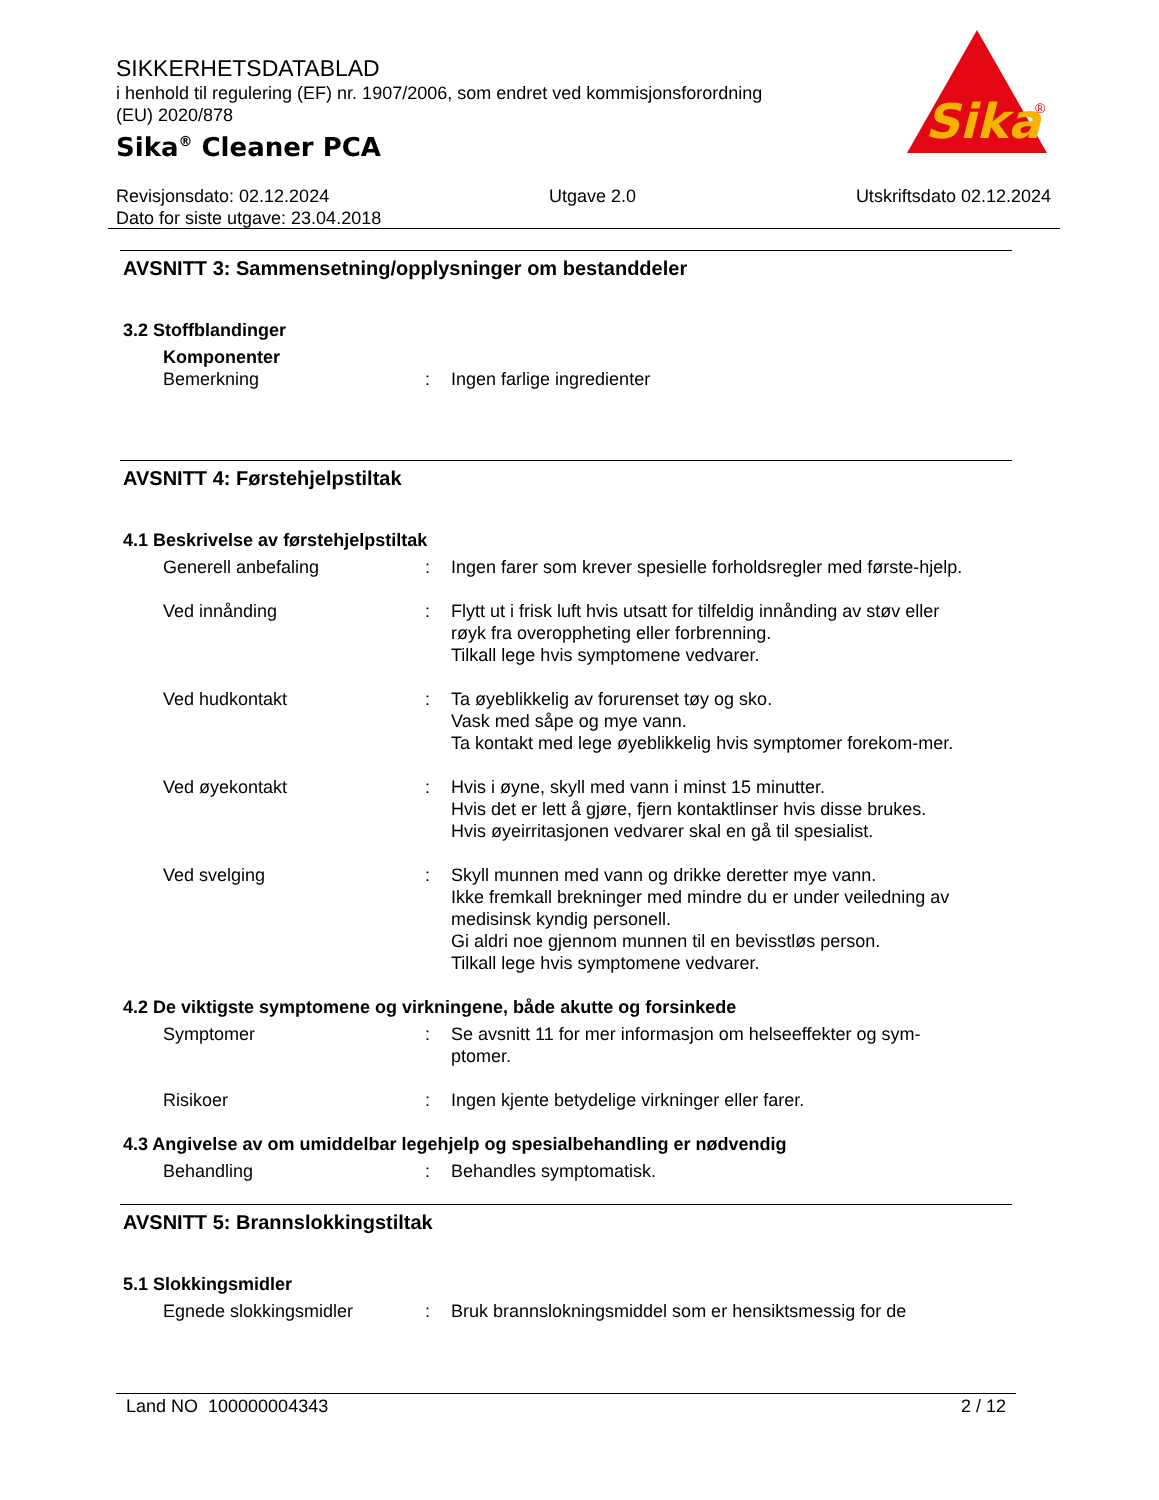SIKKERHETSDATABLAD
i henhold til regulering (EF) nr. 1907/2006, som endret ved kommisjonsforordning (EU) 2020/878
Sika<sup>®</sup> Cleaner PCA
Sika
®
Revisjonsdato: 02.12.2024 Utgave 2.0 Utskriftsdato 02.12.2024
Dato for siste utgave: 23.04.2018
AVSNITT 3: Sammensetning/opplysninger om bestanddeler
3.2 Stoffblandinger
Komponenter
Bemerkning
:
Ingen farlige ingredienter
AVSNITT 4: Førstehjelpstiltak
4.1 Beskrivelse av førstehjelpstiltak
Generell anbefaling
:
Ingen farer som krever spesielle forholdsregler med første-hjelp.
Ved innånding
:
Flytt ut i frisk luft hvis utsatt for tilfeldig innånding av støv eller røyk fra overoppheting eller forbrenning.
Tilkall lege hvis symptomene vedvarer.
Ved hudkontakt
:
Ta øyeblikkelig av forurenset tøy og sko.
Vask med såpe og mye vann.
Ta kontakt med lege øyeblikkelig hvis symptomer forekom-mer.
Ved øyekontakt
:
Hvis i øyne, skyll med vann i minst 15 minutter.
Hvis det er lett å gjøre, fjern kontaktlinser hvis disse brukes.
Hvis øyeirritasjonen vedvarer skal en gå til spesialist.
Ved svelging
:
Skyll munnen med vann og drikke deretter mye vann.
Ikke fremkall brekninger med mindre du er under veiledning av medisinsk kyndig personell.
Gi aldri noe gjennom munnen til en bevisstløs person.
Tilkall lege hvis symptomene vedvarer.
4.2 De viktigste symptomene og virkningene, både akutte og forsinkede
Symptomer
:
Se avsnitt 11 for mer informasjon om helseeffekter og sym-ptomer.
Risikoer
:
Ingen kjente betydelige virkninger eller farer.
4.3 Angivelse av om umiddelbar legehjelp og spesialbehandling er nødvendig
Behandling
:
Behandles symptomatisk.
AVSNITT 5: Brannslokkingstiltak
5.1 Slokkingsmidler
Egnede slokkingsmidler
:
Bruk brannslokningsmiddel som er hensiktsmessig for de
Land NO 100000004343 2 / 12